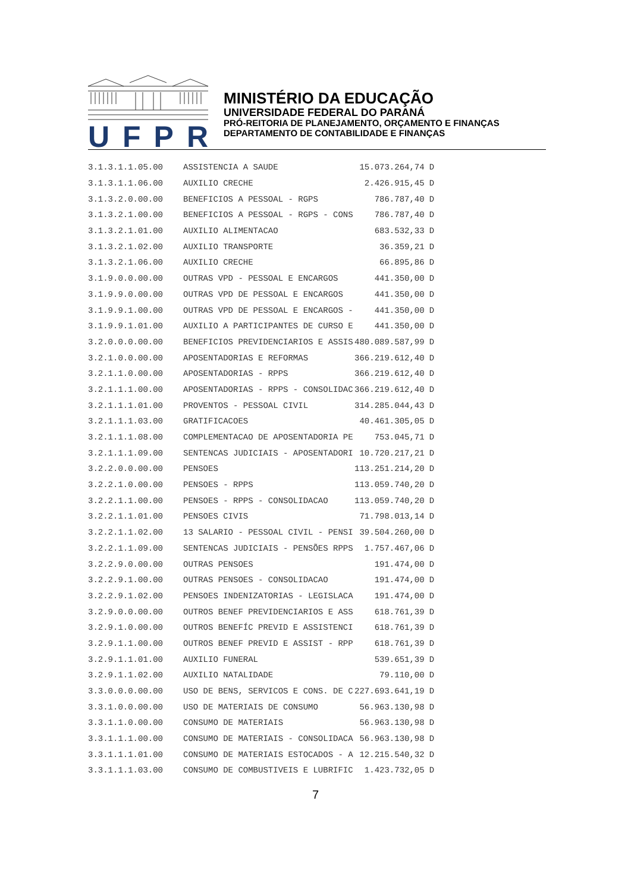UFPR
MINISTÉRIO DA EDUCAÇÃO
UNIVERSIDADE FEDERAL DO PARANÁ
PRÓ-REITORIA DE PLANEJAMENTO, ORÇAMENTO E FINANÇAS
DEPARTAMENTO DE CONTABILIDADE E FINANÇAS
| 3.1.3.1.1.05.00 | ASSISTENCIA A SAUDE | 15.073.264,74 | D |
| 3.1.3.1.1.06.00 | AUXILIO CRECHE | 2.426.915,45 | D |
| 3.1.3.2.0.00.00 | BENEFICIOS A PESSOAL - RGPS | 786.787,40 | D |
| 3.1.3.2.1.00.00 | BENEFICIOS A PESSOAL - RGPS - CONS | 786.787,40 | D |
| 3.1.3.2.1.01.00 | AUXILIO ALIMENTACAO | 683.532,33 | D |
| 3.1.3.2.1.02.00 | AUXILIO TRANSPORTE | 36.359,21 | D |
| 3.1.3.2.1.06.00 | AUXILIO CRECHE | 66.895,86 | D |
| 3.1.9.0.0.00.00 | OUTRAS VPD - PESSOAL E ENCARGOS | 441.350,00 | D |
| 3.1.9.9.0.00.00 | OUTRAS VPD DE PESSOAL E ENCARGOS | 441.350,00 | D |
| 3.1.9.9.1.00.00 | OUTRAS VPD DE PESSOAL E ENCARGOS - | 441.350,00 | D |
| 3.1.9.9.1.01.00 | AUXILIO A PARTICIPANTES DE CURSO E | 441.350,00 | D |
| 3.2.0.0.0.00.00 | BENEFICIOS PREVIDENCIARIOS E ASSIS | 480.089.587,99 | D |
| 3.2.1.0.0.00.00 | APOSENTADORIAS E REFORMAS | 366.219.612,40 | D |
| 3.2.1.1.0.00.00 | APOSENTADORIAS - RPPS | 366.219.612,40 | D |
| 3.2.1.1.1.00.00 | APOSENTADORIAS - RPPS - CONSOLIDAC | 366.219.612,40 | D |
| 3.2.1.1.1.01.00 | PROVENTOS - PESSOAL CIVIL | 314.285.044,43 | D |
| 3.2.1.1.1.03.00 | GRATIFICACOES | 40.461.305,05 | D |
| 3.2.1.1.1.08.00 | COMPLEMENTACAO DE APOSENTADORIA PE | 753.045,71 | D |
| 3.2.1.1.1.09.00 | SENTENCAS JUDICIAIS - APOSENTADORI | 10.720.217,21 | D |
| 3.2.2.0.0.00.00 | PENSOES | 113.251.214,20 | D |
| 3.2.2.1.0.00.00 | PENSOES - RPPS | 113.059.740,20 | D |
| 3.2.2.1.1.00.00 | PENSOES - RPPS - CONSOLIDACAO | 113.059.740,20 | D |
| 3.2.2.1.1.01.00 | PENSOES CIVIS | 71.798.013,14 | D |
| 3.2.2.1.1.02.00 | 13 SALARIO - PESSOAL CIVIL - PENSI | 39.504.260,00 | D |
| 3.2.2.1.1.09.00 | SENTENCAS JUDICIAIS - PENSÕES RPPS | 1.757.467,06 | D |
| 3.2.2.9.0.00.00 | OUTRAS PENSOES | 191.474,00 | D |
| 3.2.2.9.1.00.00 | OUTRAS PENSOES - CONSOLIDACAO | 191.474,00 | D |
| 3.2.2.9.1.02.00 | PENSOES INDENIZATORIAS - LEGISLACA | 191.474,00 | D |
| 3.2.9.0.0.00.00 | OUTROS BENEF PREVIDENCIARIOS E ASS | 618.761,39 | D |
| 3.2.9.1.0.00.00 | OUTROS BENEFÍC PREVID E ASSISTENCI | 618.761,39 | D |
| 3.2.9.1.1.00.00 | OUTROS BENEF PREVID E ASSIST - RPP | 618.761,39 | D |
| 3.2.9.1.1.01.00 | AUXILIO FUNERAL | 539.651,39 | D |
| 3.2.9.1.1.02.00 | AUXILIO NATALIDADE | 79.110,00 | D |
| 3.3.0.0.0.00.00 | USO DE BENS, SERVICOS E CONS. DE C | 227.693.641,19 | D |
| 3.3.1.0.0.00.00 | USO DE MATERIAIS DE CONSUMO | 56.963.130,98 | D |
| 3.3.1.1.0.00.00 | CONSUMO DE MATERIAIS | 56.963.130,98 | D |
| 3.3.1.1.1.00.00 | CONSUMO DE MATERIAIS - CONSOLIDACA | 56.963.130,98 | D |
| 3.3.1.1.1.01.00 | CONSUMO DE MATERIAIS ESTOCADOS - A | 12.215.540,32 | D |
| 3.3.1.1.1.03.00 | CONSUMO DE COMBUSTIVEIS E LUBRIFIC | 1.423.732,05 | D |
7